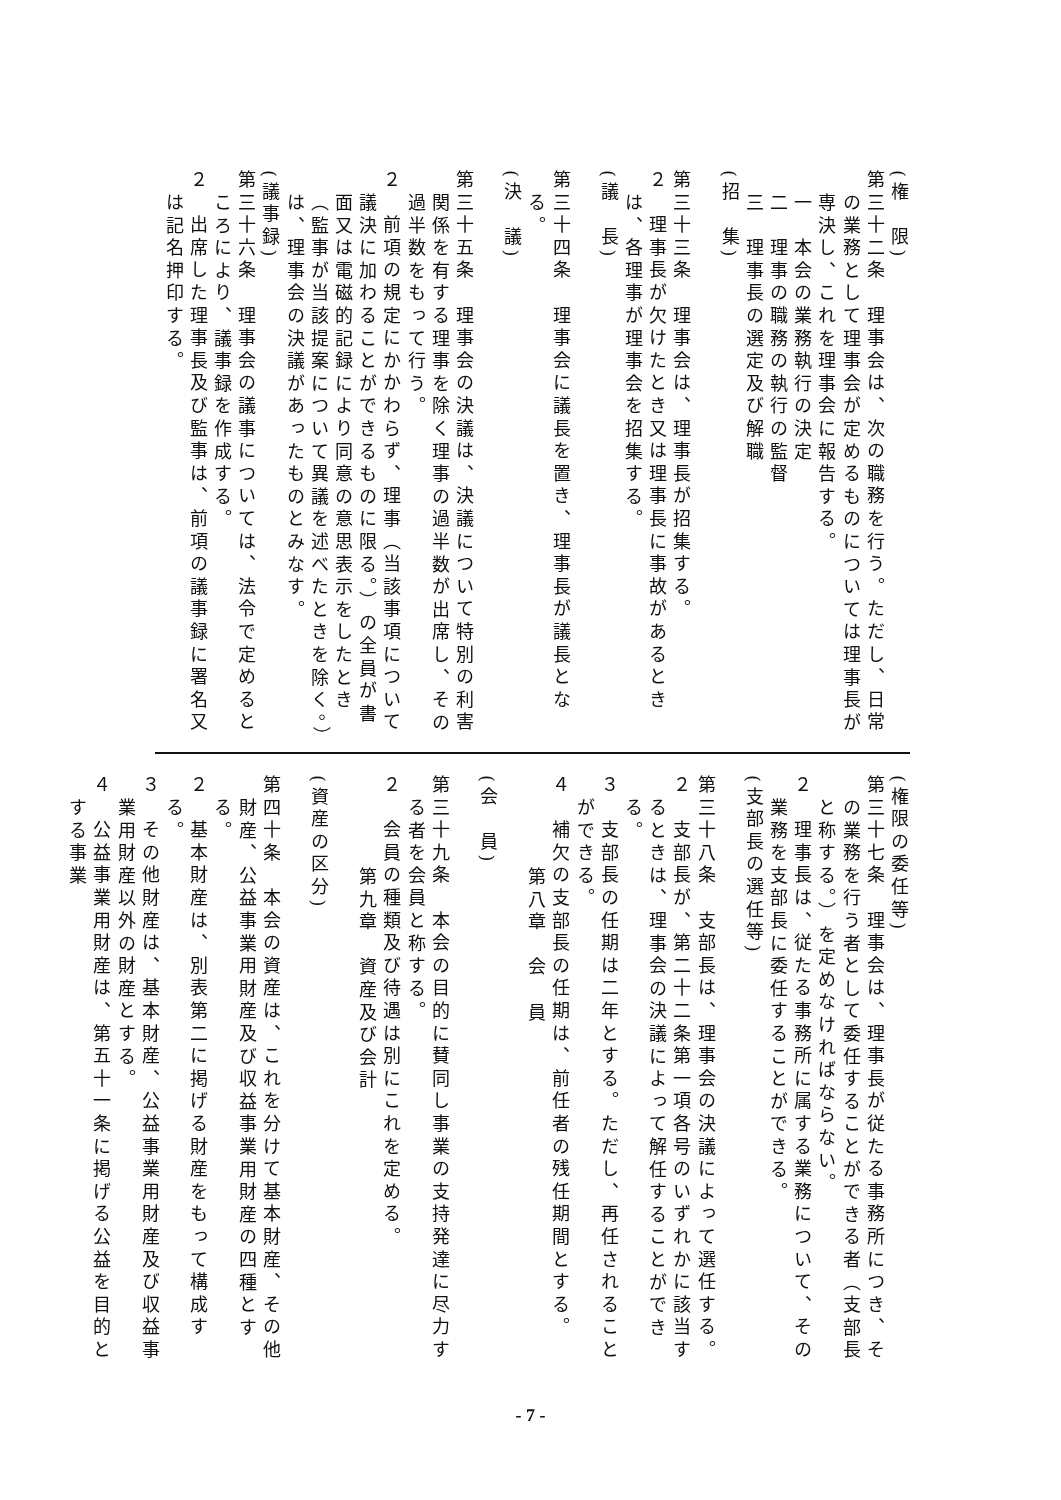(権　限)
第三十二条　理事会は、次の職務を行う。ただし、日常の業務として理事会が定めるものについては理事長が専決し、これを理事会に報告する。
一　本会の業務執行の決定
二　理事の職務の執行の監督
三　理事長の選定及び解職
(招　集)
第三十三条　理事会は、理事長が招集する。
２　理事長が欠けたとき又は理事長に事故があるときは、各理事が理事会を招集する。
(議　長)
第三十四条　理事会に議長を置き、理事長が議長となる。
(決　議)
第三十五条　理事会の決議は、決議について特別の利害関係を有する理事を除く理事の過半数が出席し、その過半数をもって行う。
２　前項の規定にかかわらず、理事（当該事項について議決に加わることができるものに限る。）の全員が書面又は電磁的記録により同意の意思表示をしたとき（監事が当該提案について異議を述べたときを除く。）は、理事会の決議があったものとみなす。
(議事録)
第三十六条　理事会の議事については、法令で定めるところにより、議事録を作成する。
２　出席した理事長及び監事は、前項の議事録に署名又は記名押印する。
(権限の委任等)
第三十七条　理事会は、理事長が従たる事務所につき、その業務を行う者として委任することができる者（支部長と称する。）を定めなければならない。
２　理事長は、従たる事務所に属する業務について、その業務を支部長に委任することができる。
(支部長の選任等)
第三十八条　支部長は、理事会の決議によって選任する。
２　支部長が、第二十二条第一項各号のいずれかに該当するときは、理事会の決議によって解任することができる。
３　支部長の任期は二年とする。ただし、再任されることができる。
４　補欠の支部長の任期は、前任者の残任期間とする。
第八章　会　員
(会　員)
第三十九条　本会の目的に賛同し事業の支持発達に尽力する者を会員と称する。
２　会員の種類及び待遇は別にこれを定める。
第九章　資産及び会計
(資産の区分)
第四十条　本会の資産は、これを分けて基本財産、その他財産、公益事業用財産及び収益事業用財産の四種とする。
２　基本財産は、別表第二に掲げる財産をもって構成する。
３　その他財産は、基本財産、公益事業用財産及び収益事業用財産以外の財産とする。
４　公益事業用財産は、第五十一条に掲げる公益を目的とする事業
- 7 -